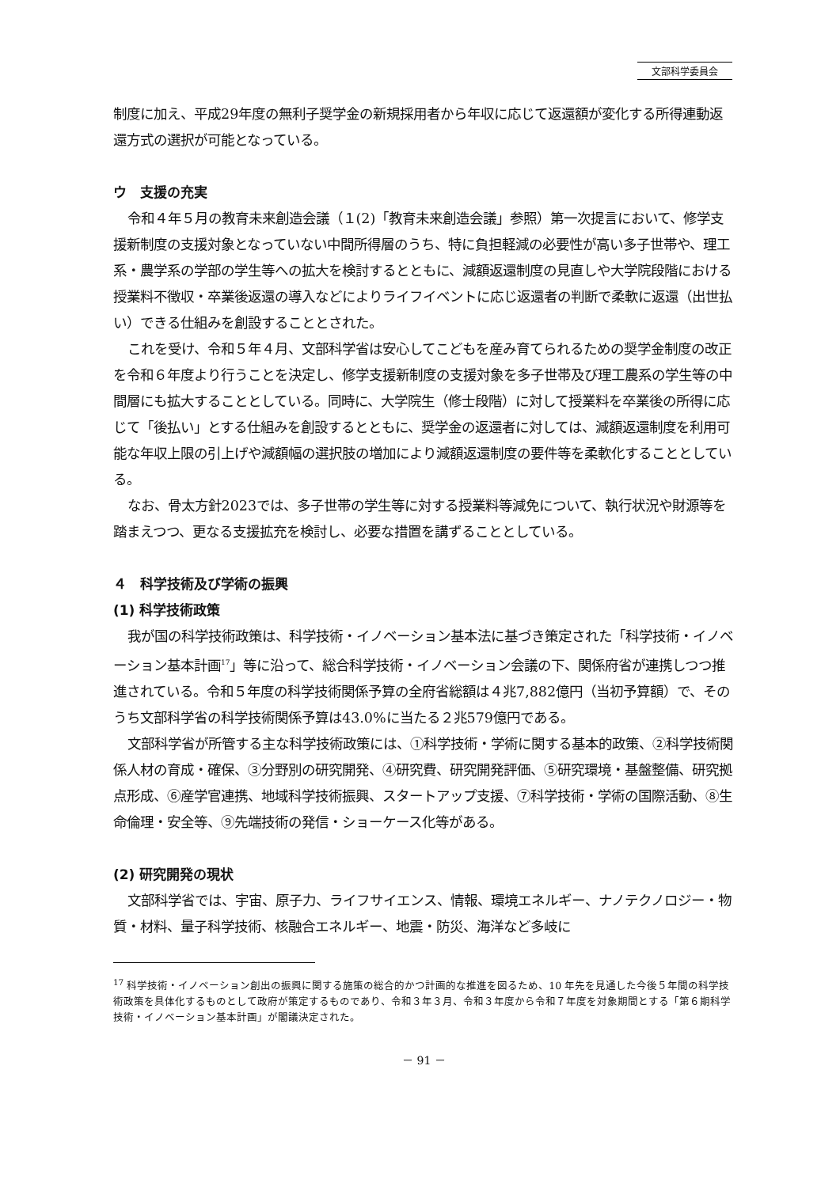文部科学委員会
制度に加え、平成29年度の無利子奨学金の新規採用者から年収に応じて返還額が変化する所得連動返還方式の選択が可能となっている。
ウ　支援の充実
令和４年５月の教育未来創造会議（１(2)「教育未来創造会議」参照）第一次提言において、修学支援新制度の支援対象となっていない中間所得層のうち、特に負担軽減の必要性が高い多子世帯や、理工系・農学系の学部の学生等への拡大を検討するとともに、減額返還制度の見直しや大学院段階における授業料不徴収・卒業後返還の導入などによりライフイベントに応じ返還者の判断で柔軟に返還（出世払い）できる仕組みを創設することとされた。
これを受け、令和５年４月、文部科学省は安心してこどもを産み育てられるための奨学金制度の改正を令和６年度より行うことを決定し、修学支援新制度の支援対象を多子世帯及び理工農系の学生等の中間層にも拡大することとしている。同時に、大学院生（修士段階）に対して授業料を卒業後の所得に応じて「後払い」とする仕組みを創設するとともに、奨学金の返還者に対しては、減額返還制度を利用可能な年収上限の引上げや減額幅の選択肢の増加により減額返還制度の要件等を柔軟化することとしている。
なお、骨太方針2023では、多子世帯の学生等に対する授業料等減免について、執行状況や財源等を踏まえつつ、更なる支援拡充を検討し、必要な措置を講ずることとしている。
４　科学技術及び学術の振興
(1) 科学技術政策
我が国の科学技術政策は、科学技術・イノベーション基本法に基づき策定された「科学技術・イノベーション基本計画<sup>17</sup>」等に沿って、総合科学技術・イノベーション会議の下、関係府省が連携しつつ推進されている。令和５年度の科学技術関係予算の全府省総額は４兆7,882億円（当初予算額）で、そのうち文部科学省の科学技術関係予算は43.0%に当たる２兆579億円である。
文部科学省が所管する主な科学技術政策には、①科学技術・学術に関する基本的政策、②科学技術関係人材の育成・確保、③分野別の研究開発、④研究費、研究開発評価、⑤研究環境・基盤整備、研究拠点形成、⑥産学官連携、地域科学技術振興、スタートアップ支援、⑦科学技術・学術の国際活動、⑧生命倫理・安全等、⑨先端技術の発信・ショーケース化等がある。
(2) 研究開発の現状
文部科学省では、宇宙、原子力、ライフサイエンス、情報、環境エネルギー、ナノテクノロジー・物質・材料、量子科学技術、核融合エネルギー、地震・防災、海洋など多岐に
<sup>17</sup> 科学技術・イノベーション創出の振興に関する施策の総合的かつ計画的な推進を図るため、10 年先を見通した今後５年間の科学技術政策を具体化するものとして政府が策定するものであり、令和３年３月、令和３年度から令和７年度を対象期間とする「第６期科学技術・イノベーション基本計画」が閣議決定された。
－ 91 －